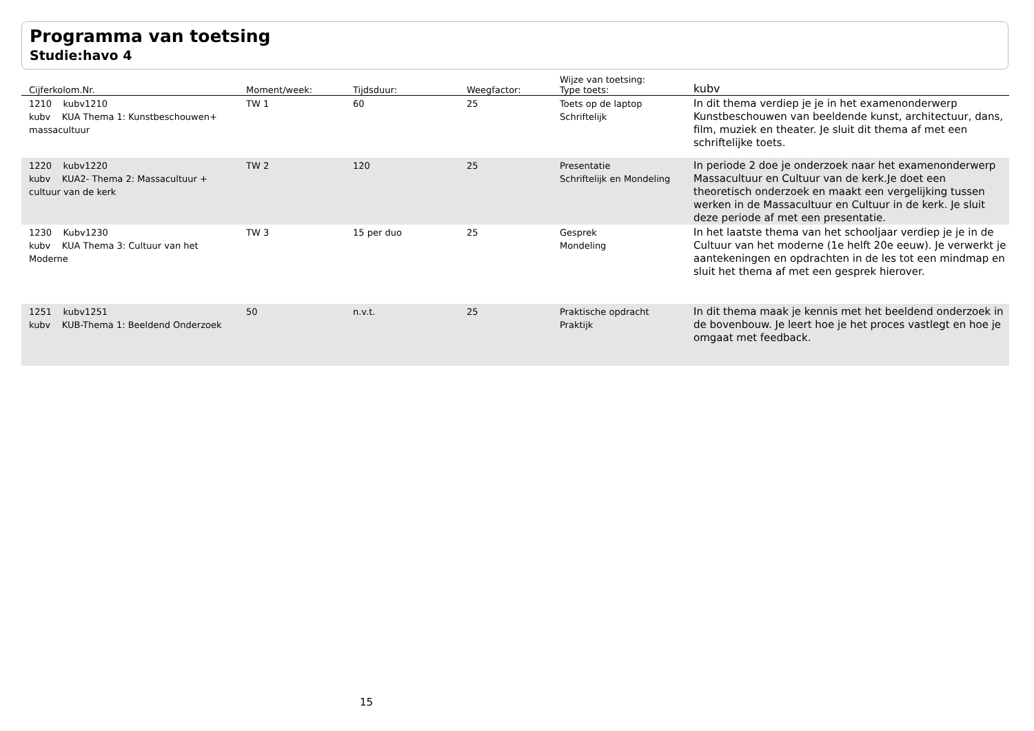Programma van toetsing
Studie:havo 4
| Cijferkolom.Nr. | Moment/week: | Tijdsduur: | Weegfactor: | Wijze van toetsing: Type toets: | kubv |
| --- | --- | --- | --- | --- | --- |
| 1210 kubv1210 kubv KUA Thema 1: Kunstbeschouwen+ massacultuur | TW 1 | 60 | 25 | Toets op de laptop Schriftelijk | In dit thema verdiep je je in het examenonderwerp Kunstbeschouwen van beeldende kunst, architectuur, dans, film, muziek en theater. Je sluit dit thema af met een schriftelijke toets. |
| 1220 kubv1220 kubv KUA2- Thema 2: Massacultuur + cultuur van de kerk | TW 2 | 120 | 25 | Presentatie Schriftelijk en Mondeling | In periode 2 doe je onderzoek naar het examenonderwerp Massacultuur en Cultuur van de kerk.Je doet een theoretisch onderzoek en maakt een vergelijking tussen werken in de Massacultuur en Cultuur in de kerk. Je sluit deze periode af met een presentatie. |
| 1230 Kubv1230 kubv KUA Thema 3: Cultuur van het Moderne | TW 3 | 15 per duo | 25 | Gesprek Mondeling | In het laatste thema van het schooljaar verdiep je je in de Cultuur van het moderne (1e helft 20e eeuw). Je verwerkt je aantekeningen en opdrachten in de les tot een mindmap en sluit het thema af met een gesprek hierover. |
| 1251 kubv1251 kubv KUB-Thema 1: Beeldend Onderzoek | 50 | n.v.t. | 25 | Praktische opdracht Praktijk | In dit thema maak je kennis met het beeldend onderzoek in de bovenbouw. Je leert hoe je het proces vastlegt en hoe je omgaat met feedback. |
15